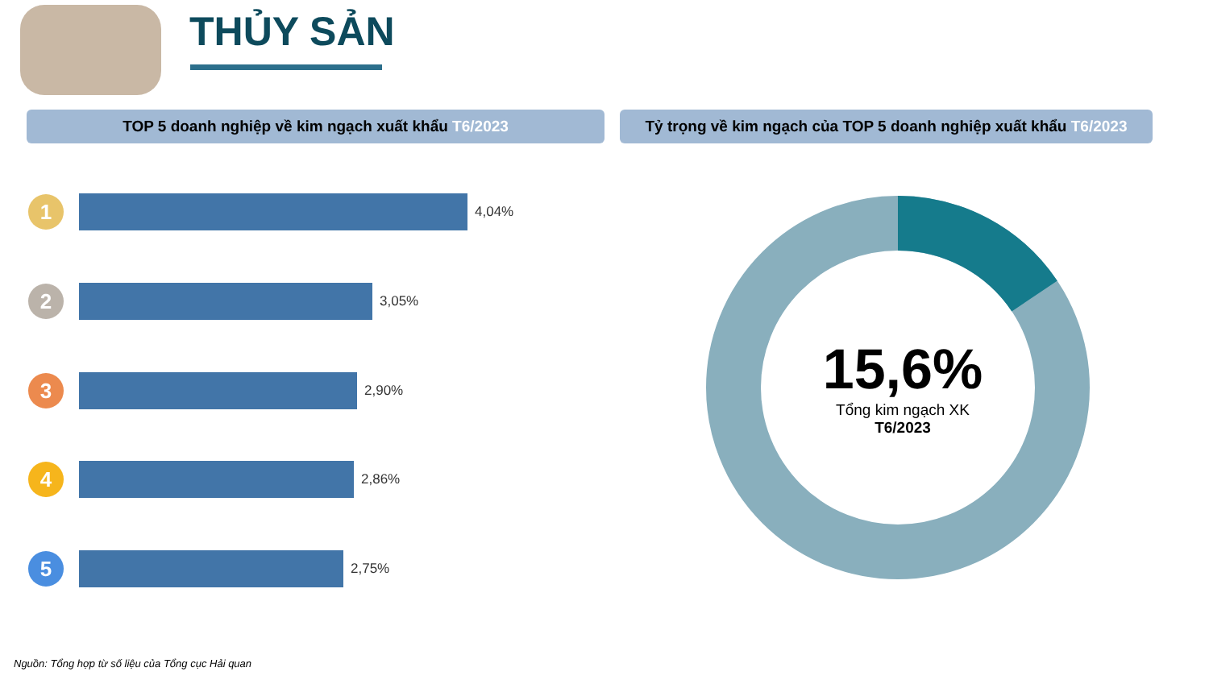THỦY SẢN
TOP 5 doanh nghiệp về kim ngạch xuất khẩu T6/2023
Tỷ trọng về kim ngạch của TOP 5 doanh nghiệp xuất khẩu T6/2023
1
4,04%
2
3,05%
3
2,90%
4
2,86%
5
2,75%
15,6%
Tổng kim ngạch XK
T6/2023
Nguồn: Tổng hợp từ số liệu của Tổng cục Hải quan